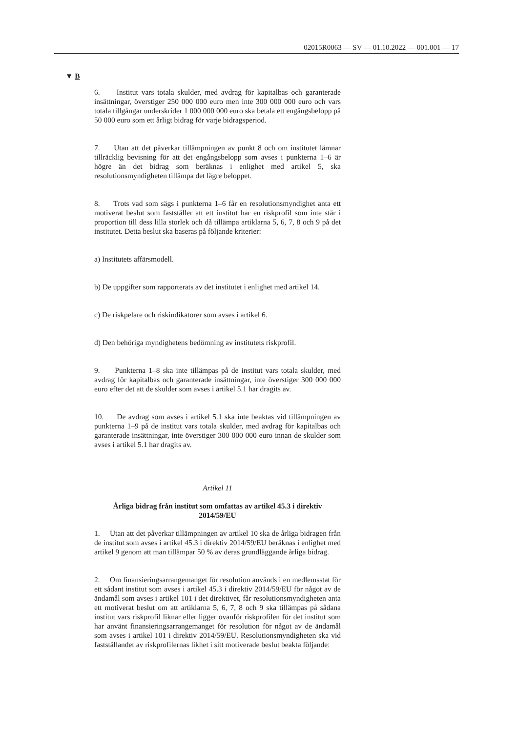02015R0063 — SV — 01.10.2022 — 001.001 — 17
▼ B
6. Institut vars totala skulder, med avdrag för kapitalbas och garanterade insättningar, överstiger 250 000 000 euro men inte 300 000 000 euro och vars totala tillgångar underskrider 1 000 000 000 euro ska betala ett engångsbelopp på 50 000 euro som ett årligt bidrag för varje bidragsperiod.
7. Utan att det påverkar tillämpningen av punkt 8 och om institutet lämnar tillräcklig bevisning för att det engångsbelopp som avses i punkterna 1–6 är högre än det bidrag som beräknas i enlighet med artikel 5, ska resolutionsmyndigheten tillämpa det lägre beloppet.
8. Trots vad som sägs i punkterna 1–6 får en resolutionsmyndighet anta ett motiverat beslut som fastställer att ett institut har en riskprofil som inte står i proportion till dess lilla storlek och då tillämpa artiklarna 5, 6, 7, 8 och 9 på det institutet. Detta beslut ska baseras på följande kriterier:
a) Institutets affärsmodell.
b) De uppgifter som rapporterats av det institutet i enlighet med artikel 14.
c) De riskpelare och riskindikatorer som avses i artikel 6.
d) Den behöriga myndighetens bedömning av institutets riskprofil.
9. Punkterna 1–8 ska inte tillämpas på de institut vars totala skulder, med avdrag för kapitalbas och garanterade insättningar, inte överstiger 300 000 000 euro efter det att de skulder som avses i artikel 5.1 har dragits av.
10. De avdrag som avses i artikel 5.1 ska inte beaktas vid tillämpningen av punkterna 1–9 på de institut vars totala skulder, med avdrag för kapitalbas och garanterade insättningar, inte överstiger 300 000 000 euro innan de skulder som avses i artikel 5.1 har dragits av.
Artikel 11
Årliga bidrag från institut som omfattas av artikel 45.3 i direktiv 2014/59/EU
1. Utan att det påverkar tillämpningen av artikel 10 ska de årliga bidragen från de institut som avses i artikel 45.3 i direktiv 2014/59/EU beräknas i enlighet med artikel 9 genom att man tillämpar 50 % av deras grundläggande årliga bidrag.
2. Om finansieringsarrangemanget för resolution används i en medlemsstat för ett sådant institut som avses i artikel 45.3 i direktiv 2014/59/EU för något av de ändamål som avses i artikel 101 i det direktivet, får resolutionsmyndigheten anta ett motiverat beslut om att artiklarna 5, 6, 7, 8 och 9 ska tillämpas på sådana institut vars riskprofil liknar eller ligger ovanför riskprofilen för det institut som har använt finansieringsarrangemanget för resolution för något av de ändamål som avses i artikel 101 i direktiv 2014/59/EU. Resolutionsmyndigheten ska vid fastställandet av riskprofilernas likhet i sitt motiverade beslut beakta följande: